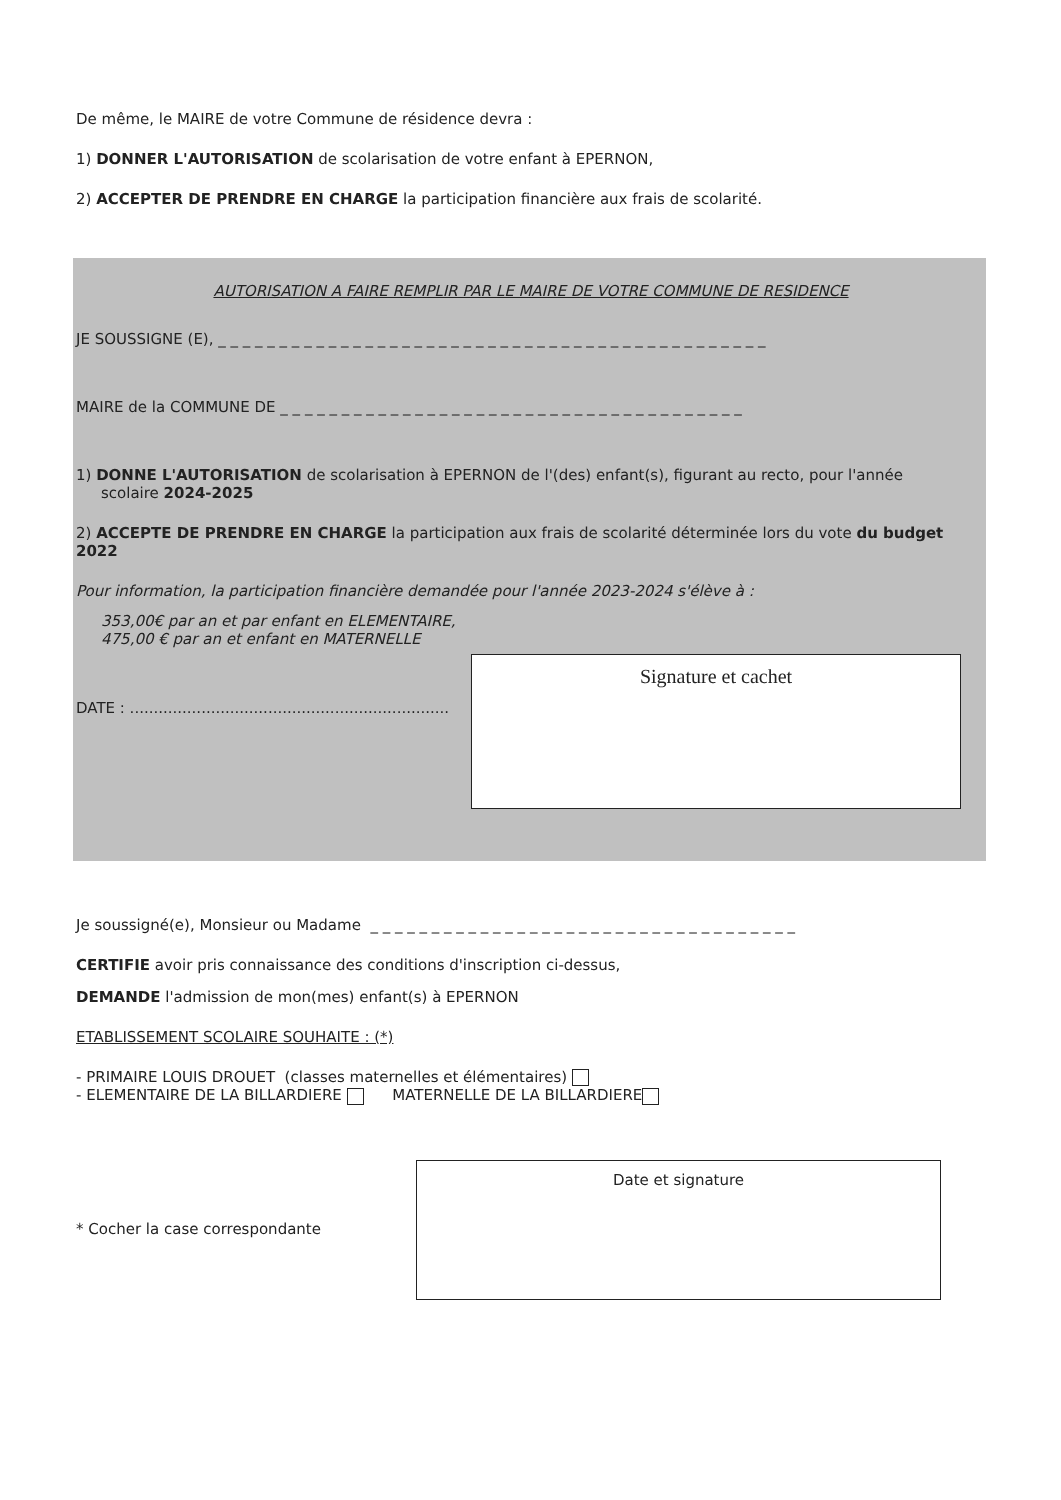De même, le MAIRE de votre Commune de résidence devra :
1) DONNER L'AUTORISATION de scolarisation de votre enfant à EPERNON,
2) ACCEPTER DE PRENDRE EN CHARGE la participation financière aux frais de scolarité.
AUTORISATION A FAIRE REMPLIR PAR LE MAIRE DE VOTRE COMMUNE DE RESIDENCE
JE SOUSSIGNE (E), _ _ _ _ _ _ _ _ _ _ _ _ _ _ _ _ _ _ _ _ _ _ _ _ _ _ _ _ _ _ _ _ _ _ _ _ _ _ _ _ _ _ _ _ _
MAIRE de la COMMUNE DE _ _ _ _ _ _ _ _ _ _ _ _ _ _ _ _ _ _ _ _ _ _ _ _ _ _ _ _ _ _ _ _ _ _ _ _ _ _
1) DONNE L'AUTORISATION de scolarisation à EPERNON de l'(des) enfant(s), figurant au recto, pour l'année
scolaire 2024-2025
2) ACCEPTE DE PRENDRE EN CHARGE la participation aux frais de scolarité déterminée lors du vote du budget 2022
Pour information, la participation financière demandée pour l'année 2023-2024 s'élève à :
353,00€ par an et par enfant en ELEMENTAIRE,
475,00 € par an et enfant en MATERNELLE
DATE : ...................................................................
Signature et cachet
Je soussigné(e), Monsieur ou Madame _ _ _ _ _ _ _ _ _ _ _ _ _ _ _ _ _ _ _ _ _ _ _ _ _ _ _ _ _ _ _ _ _ _ _
CERTIFIE avoir pris connaissance des conditions d'inscription ci-dessus,
DEMANDE l'admission de mon(mes) enfant(s) à EPERNON
ETABLISSEMENT SCOLAIRE SOUHAITE : (*)
- PRIMAIRE LOUIS DROUET (classes maternelles et élémentaires)
- ELEMENTAIRE DE LA BILLARDIERE MATERNELLE DE LA BILLARDIERE
* Cocher la case correspondante
Date et signature